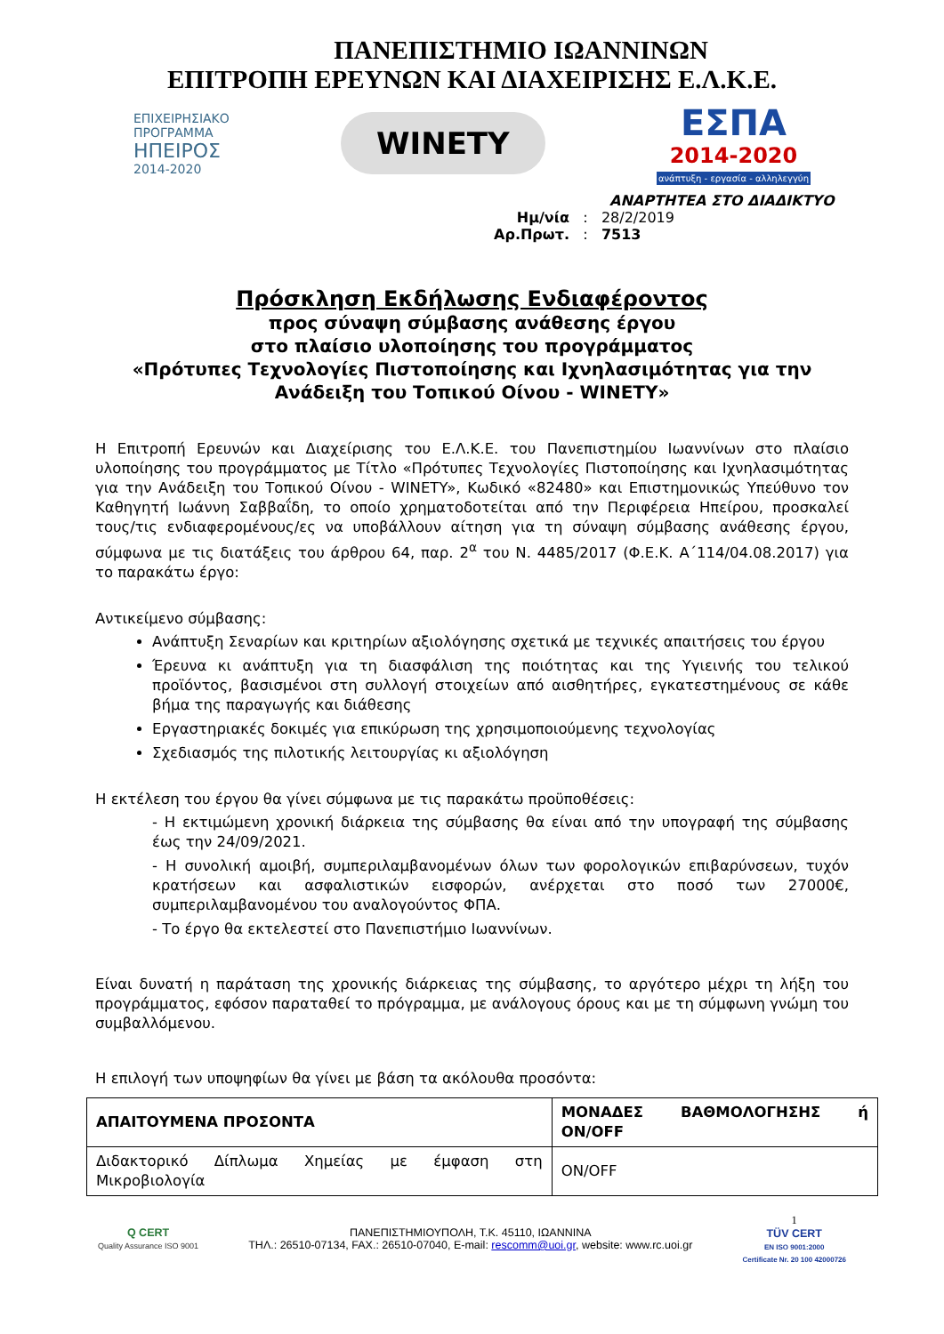ΠΑΝΕΠΙΣΤΗΜΙΟ ΙΩΑΝΝΙΝΩΝ
ΕΠΙΤΡΟΠΗ ΕΡΕΥΝΩΝ ΚΑΙ ΔΙΑΧΕΙΡΙΣΗΣ Ε.Λ.Κ.Ε.
ΕΠΙΧΕΙΡΗΣΙΑΚΟ
ΠΡΟΓΡΑΜΜΑ
ΗΠΕΙΡΟΣ
2014-2020
WINETY
ΕΣΠΑ
2014-2020
ανάπτυξη - εργασία - αλληλεγγύη
ΑΝΑΡΤΗΤΕΑ ΣΤΟ ΔΙΑΔΙΚΤΥΟ
Ημ/νία : 28/2/2019
Αρ.Πρωτ. : 7513
Πρόσκληση Εκδήλωσης Ενδιαφέροντος
προς σύναψη σύμβασης ανάθεσης έργου
στο πλαίσιο υλοποίησης του προγράμματος
«Πρότυπες Τεχνολογίες Πιστοποίησης και Ιχνηλασιμότητας για την
Ανάδειξη του Τοπικού Οίνου - WINETY»
Η Επιτροπή Ερευνών και Διαχείρισης του Ε.Λ.Κ.Ε. του Πανεπιστημίου Ιωαννίνων στο πλαίσιο υλοποίησης του προγράμματος με Τίτλο «Πρότυπες Τεχνολογίες Πιστοποίησης και Ιχνηλασιμότητας για την Ανάδειξη του Τοπικού Οίνου - WINETY», Κωδικό «82480» και Επιστημονικώς Υπεύθυνο τον Καθηγητή Ιωάννη Σαββαΐδη, το οποίο χρηματοδοτείται από την Περιφέρεια Ηπείρου, προσκαλεί τους/τις ενδιαφερομένους/ες να υποβάλλουν αίτηση για τη σύναψη σύμβασης ανάθεσης έργου, σύμφωνα με τις διατάξεις του άρθρου 64, παρ. 2<sup>α</sup> του Ν. 4485/2017 (Φ.Ε.Κ. Α΄114/04.08.2017) για το παρακάτω έργο:
Αντικείμενο σύμβασης:
Ανάπτυξη Σεναρίων και κριτηρίων αξιολόγησης σχετικά με τεχνικές απαιτήσεις του έργου
Έρευνα κι ανάπτυξη για τη διασφάλιση της ποιότητας και της Υγιεινής του τελικού προϊόντος, βασισμένοι στη συλλογή στοιχείων από αισθητήρες, εγκατεστημένους σε κάθε βήμα της παραγωγής και διάθεσης
Εργαστηριακές δοκιμές για επικύρωση της χρησιμοποιούμενης τεχνολογίας
Σχεδιασμός της πιλοτικής λειτουργίας κι αξιολόγηση
Η εκτέλεση του έργου θα γίνει σύμφωνα με τις παρακάτω προϋποθέσεις:
- Η εκτιμώμενη χρονική διάρκεια της σύμβασης θα είναι από την υπογραφή της σύμβασης έως την 24/09/2021.
- Η συνολική αμοιβή, συμπεριλαμβανομένων όλων των φορολογικών επιβαρύνσεων, τυχόν κρατήσεων και ασφαλιστικών εισφορών, ανέρχεται στο ποσό των 27000€, συμπεριλαμβανομένου του αναλογούντος ΦΠΑ.
- Το έργο θα εκτελεστεί στο Πανεπιστήμιο Ιωαννίνων.
Είναι δυνατή η παράταση της χρονικής διάρκειας της σύμβασης, το αργότερο μέχρι τη λήξη του προγράμματος, εφόσον παραταθεί το πρόγραμμα, με ανάλογους όρους και με τη σύμφωνη γνώμη του συμβαλλόμενου.
Η επιλογή των υποψηφίων θα γίνει με βάση τα ακόλουθα προσόντα:
| ΑΠΑΙΤΟΥΜΕΝΑ ΠΡΟΣΟΝΤΑ | ΜΟΝΑΔΕΣ ΒΑΘΜΟΛΟΓΗΣΗΣ ή ON/OFF |
| --- | --- |
| Διδακτορικό Δίπλωμα Χημείας με έμφαση στη Μικροβιολογία | ON/OFF |
Q CERT
Quality Assurance ISO 9001
ΠΑΝΕΠΙΣΤΗΜΙΟΥΠΟΛΗ, Τ.Κ. 45110, ΙΩΑΝΝΙΝΑ
ΤΗΛ.: 26510-07134, FAX.: 26510-07040, E-mail: rescomm@uoi.gr, website: www.rc.uoi.gr
1
TÜV CERT
EN ISO 9001:2000
Certificate Nr. 20 100 42000726